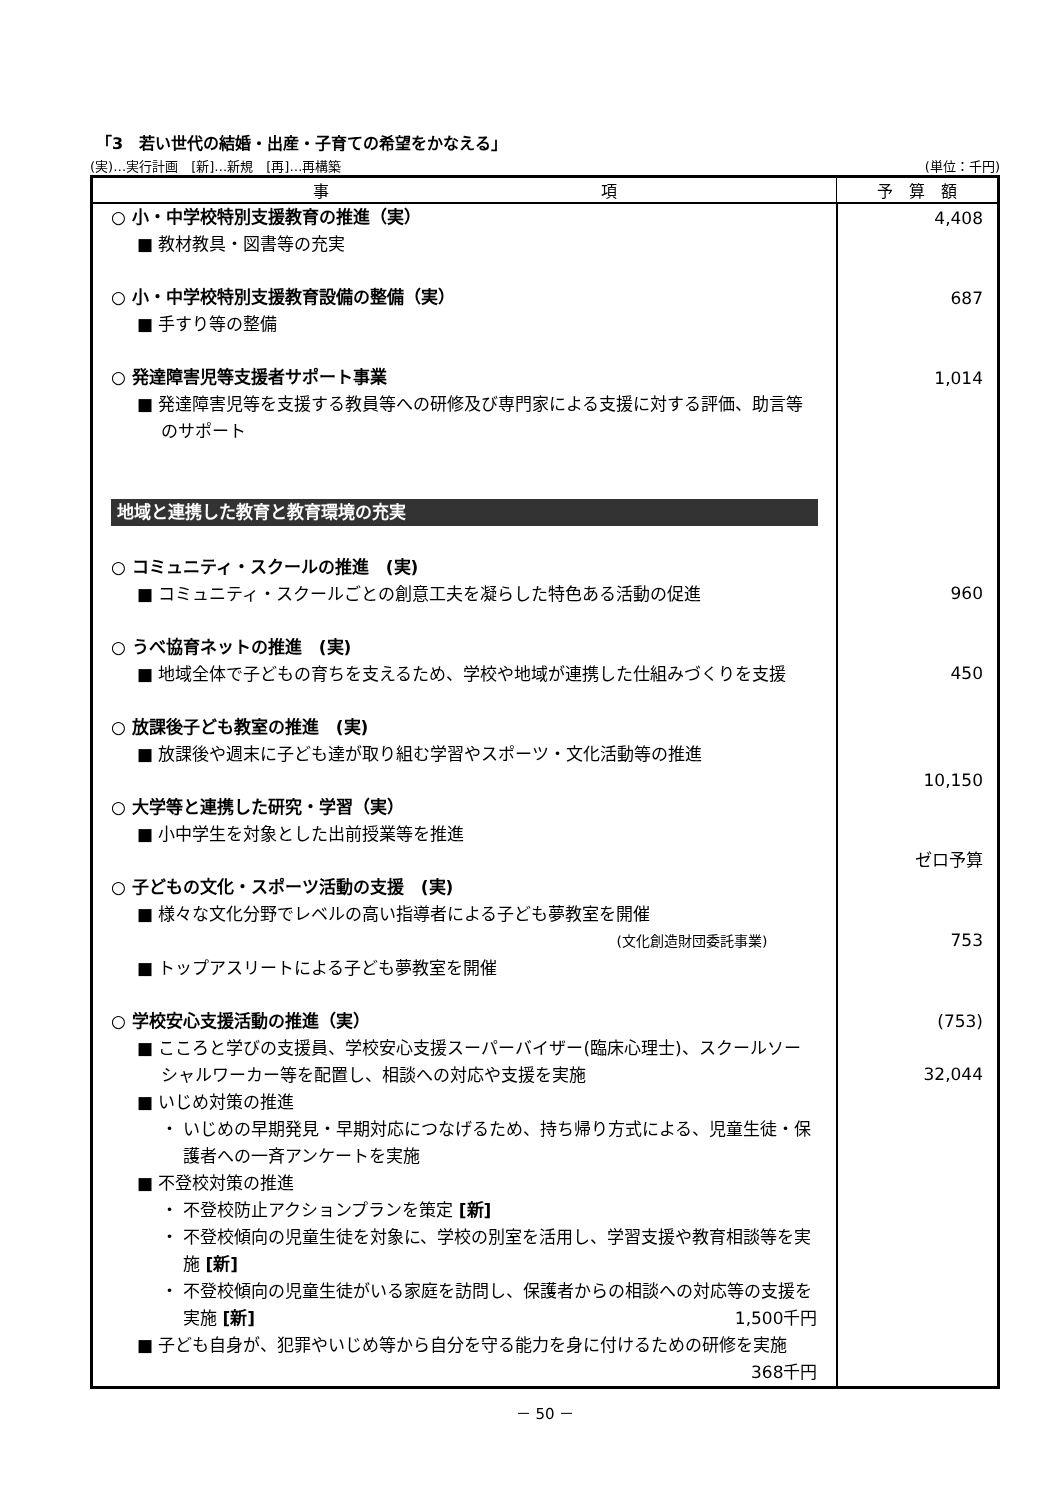「3　若い世代の結婚・出産・子育ての希望をかなえる」
(実)…実行計画　[新]…新規　[再]…再構築 (単位：千円)
| 事 項 | 予 算 額 |
| --- | --- |
| ○ 小・中学校特別支援教育の推進（実） ■ 教材教具・図書等の充実 ○ 小・中学校特別支援教育設備の整備（実） ■ 手すり等の整備 ○ 発達障害児等支援者サポート事業 ■ 発達障害児等を支援する教員等への研修及び専門家による支援に対する評価、助言等のサポート 地域と連携した教育と教育環境の充実 ○ コミュニティ・スクールの推進 (実) ■ コミュニティ・スクールごとの創意工夫を凝らした特色ある活動の促進 ○ うべ協育ネットの推進 (実) ■ 地域全体で子どもの育ちを支えるため、学校や地域が連携した仕組みづくりを支援 ○ 放課後子ども教室の推進 (実) ■ 放課後や週末に子ども達が取り組む学習やスポーツ・文化活動等の推進 ○ 大学等と連携した研究・学習（実） ■ 小中学生を対象とした出前授業等を推進 ○ 子どもの文化・スポーツ活動の支援 (実) ■ 様々な文化分野でレベルの高い指導者による子ども夢教室を開催 (文化創造財団委託事業) ■ トップアスリートによる子ども夢教室を開催 ○ 学校安心支援活動の推進（実） ■ こころと学びの支援員、学校安心支援スーパーバイザー(臨床心理士)、スクールソーシャルワーカー等を配置し、相談への対応や支援を実施 ■ いじめ対策の推進 ・ いじめの早期発見・早期対応につなげるため、持ち帰り方式による、児童生徒・保護者への一斉アンケートを実施 ■ 不登校対策の推進 ・ 不登校防止アクションプランを策定 [新] ・ 不登校傾向の児童生徒を対象に、学校の別室を活用し、学習支援や教育相談等を実施 [新] ・ 不登校傾向の児童生徒がいる家庭を訪問し、保護者からの相談への対応等の支援を実施 [新] 1,500千円 ■ 子ども自身が、犯罪やいじめ等から自分を守る能力を身に付けるための研修を実施 368千円 | 4,408 687 1,014 960 450 10,150 ゼロ予算 753 (753) 32,044 |
－ 50 －